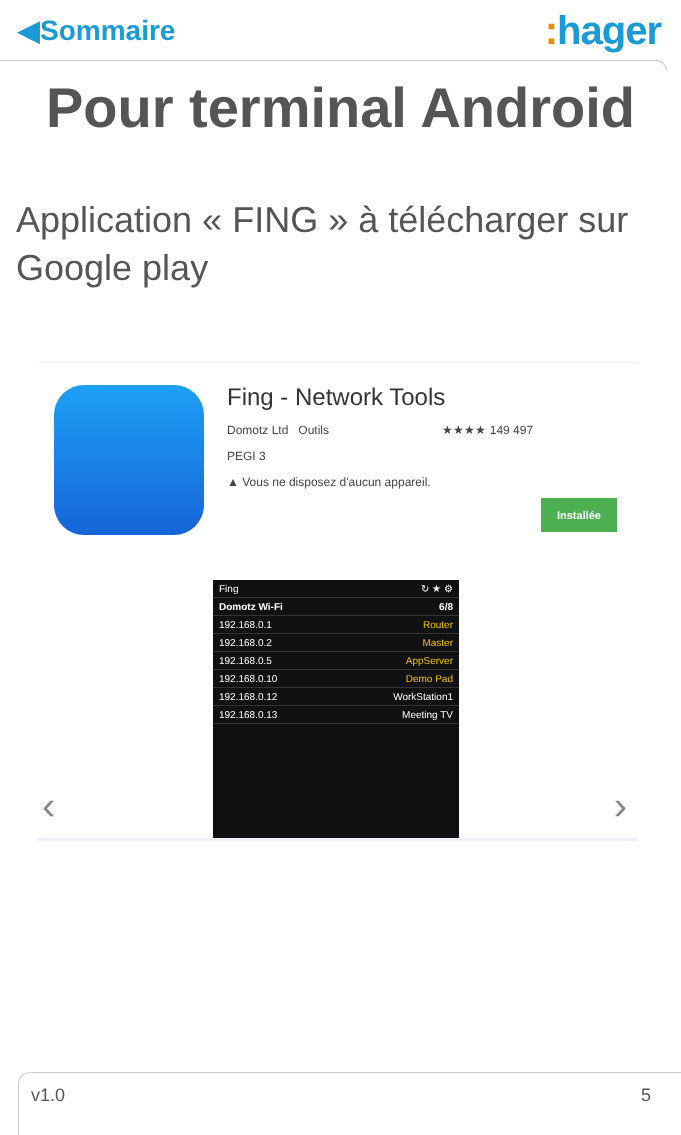◀Sommaire
: hager
Pour terminal Android
Application « FING » à télécharger sur Google play
Fing - Network Tools
Domotz Ltd Outils ★★★★ 149 497
PEGI 3
▲ Vous ne disposez d'aucun appareil.
Installée
‹ ›
Fing ↻ ★ ⚙
Domotz Wi-Fi 6/8
192.168.0.1 Router
192.168.0.2 Master
192.168.0.5 AppServer
192.168.0.10 Demo Pad
192.168.0.12 WorkStation1
192.168.0.13 Meeting TV
v1.0 5